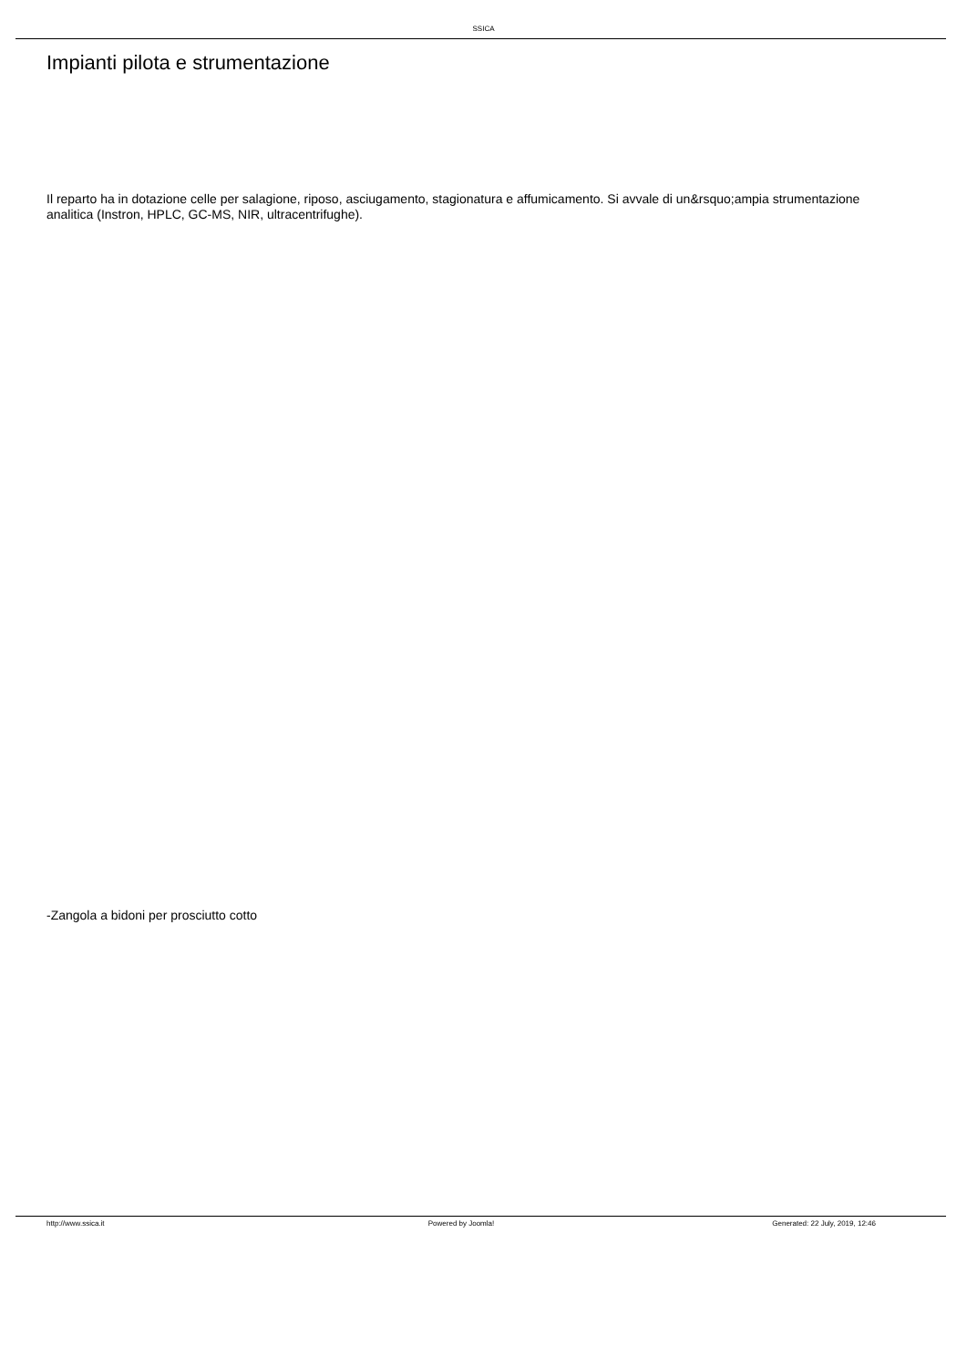SSICA
Impianti pilota e strumentazione
Il reparto ha in dotazione celle per salagione, riposo, asciugamento, stagionatura e affumicamento. Si avvale di un&rsquo;ampia strumentazione analitica (Instron, HPLC, GC-MS, NIR, ultracentrifughe).
-Zangola a bidoni per prosciutto cotto
http://www.ssica.it Powered by Joomla! Generated: 22 July, 2019, 12:46